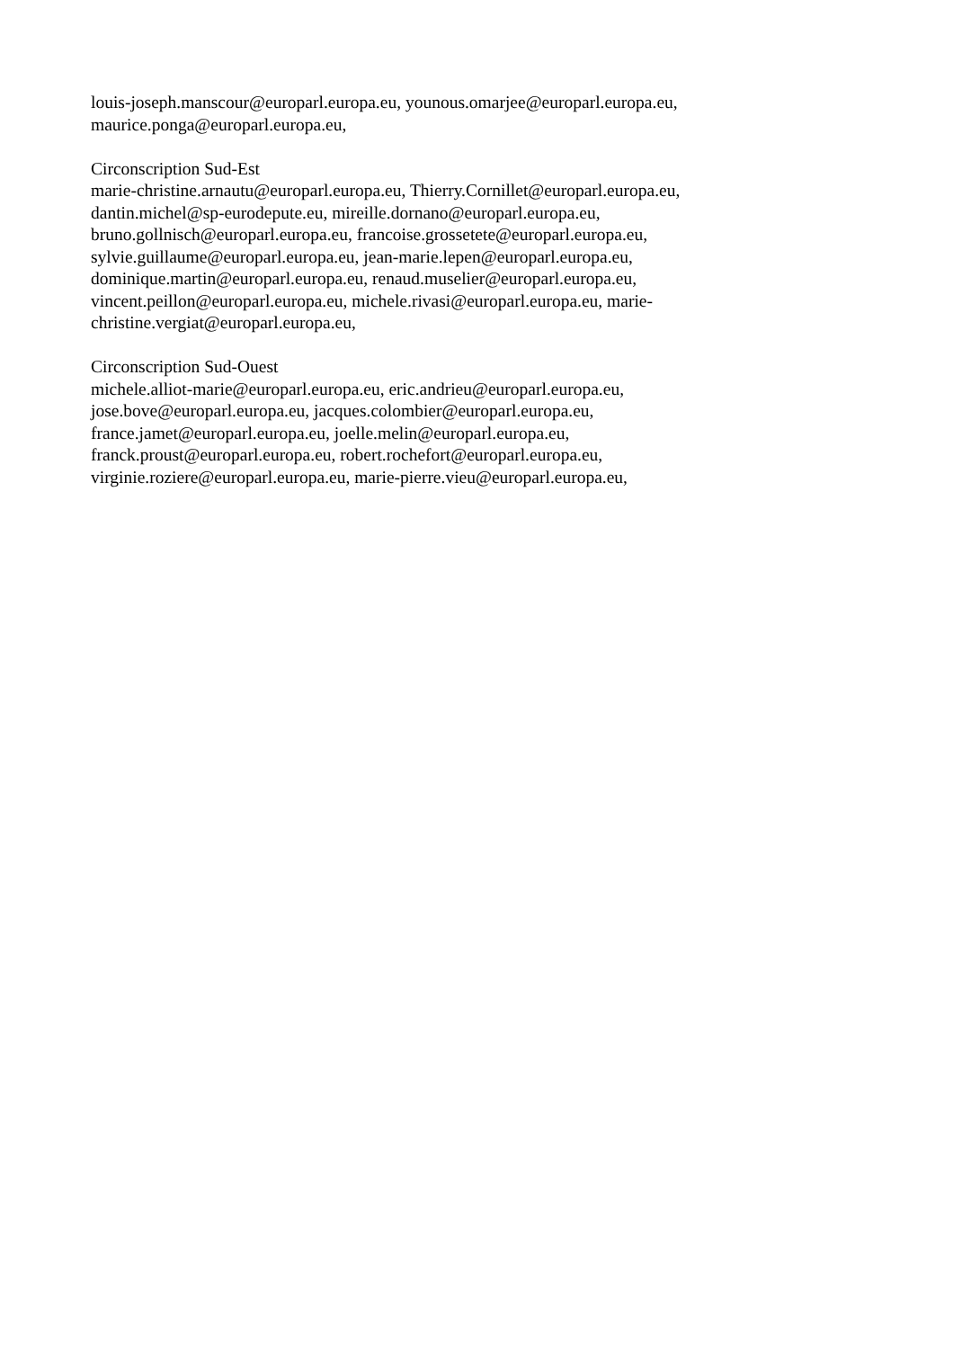louis-joseph.manscour@europarl.europa.eu, younous.omarjee@europarl.europa.eu,
maurice.ponga@europarl.europa.eu,
Circonscription Sud-Est
marie-christine.arnautu@europarl.europa.eu, Thierry.Cornillet@europarl.europa.eu,
dantin.michel@sp-eurodepute.eu, mireille.dornano@europarl.europa.eu,
bruno.gollnisch@europarl.europa.eu, francoise.grossetete@europarl.europa.eu,
sylvie.guillaume@europarl.europa.eu, jean-marie.lepen@europarl.europa.eu,
dominique.martin@europarl.europa.eu, renaud.muselier@europarl.europa.eu,
vincent.peillon@europarl.europa.eu, michele.rivasi@europarl.europa.eu, marie-
christine.vergiat@europarl.europa.eu,
Circonscription Sud-Ouest
michele.alliot-marie@europarl.europa.eu, eric.andrieu@europarl.europa.eu,
jose.bove@europarl.europa.eu, jacques.colombier@europarl.europa.eu,
france.jamet@europarl.europa.eu, joelle.melin@europarl.europa.eu,
franck.proust@europarl.europa.eu, robert.rochefort@europarl.europa.eu,
virginie.roziere@europarl.europa.eu, marie-pierre.vieu@europarl.europa.eu,